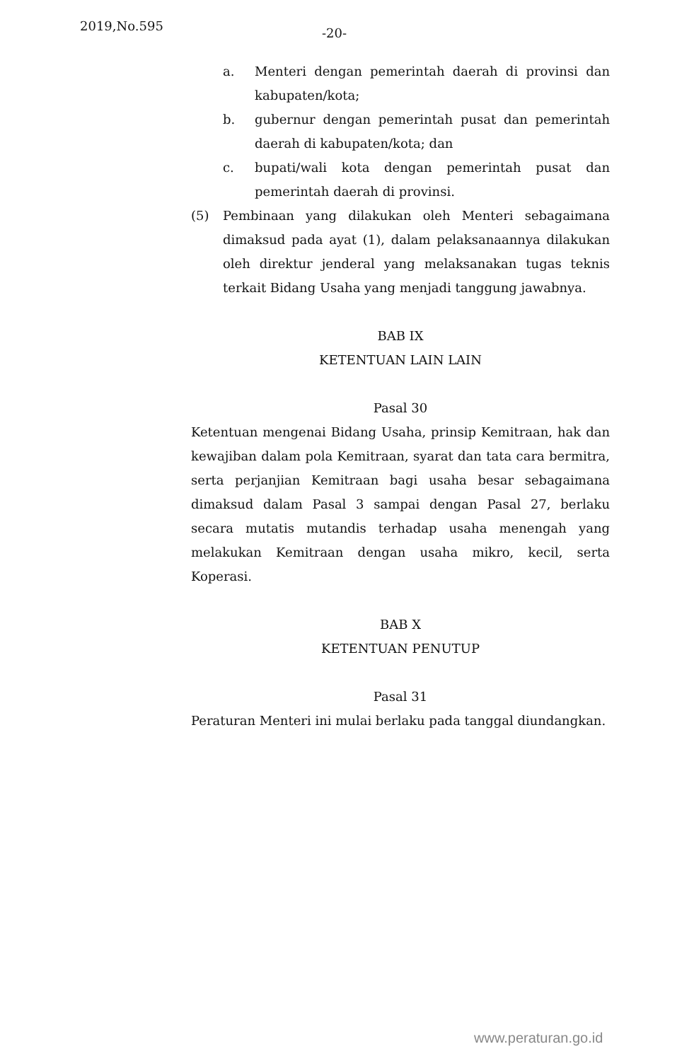2019,No.595 -20-
a. Menteri dengan pemerintah daerah di provinsi dan kabupaten/kota;
b. gubernur dengan pemerintah pusat dan pemerintah daerah di kabupaten/kota; dan
c. bupati/wali kota dengan pemerintah pusat dan pemerintah daerah di provinsi.
(5) Pembinaan yang dilakukan oleh Menteri sebagaimana dimaksud pada ayat (1), dalam pelaksanaannya dilakukan oleh direktur jenderal yang melaksanakan tugas teknis terkait Bidang Usaha yang menjadi tanggung jawabnya.
BAB IX
KETENTUAN LAIN LAIN
Pasal 30
Ketentuan mengenai Bidang Usaha, prinsip Kemitraan, hak dan kewajiban dalam pola Kemitraan, syarat dan tata cara bermitra, serta perjanjian Kemitraan bagi usaha besar sebagaimana dimaksud dalam Pasal 3 sampai dengan Pasal 27, berlaku secara mutatis mutandis terhadap usaha menengah yang melakukan Kemitraan dengan usaha mikro, kecil, serta Koperasi.
BAB X
KETENTUAN PENUTUP
Pasal 31
Peraturan Menteri ini mulai berlaku pada tanggal diundangkan.
www.peraturan.go.id